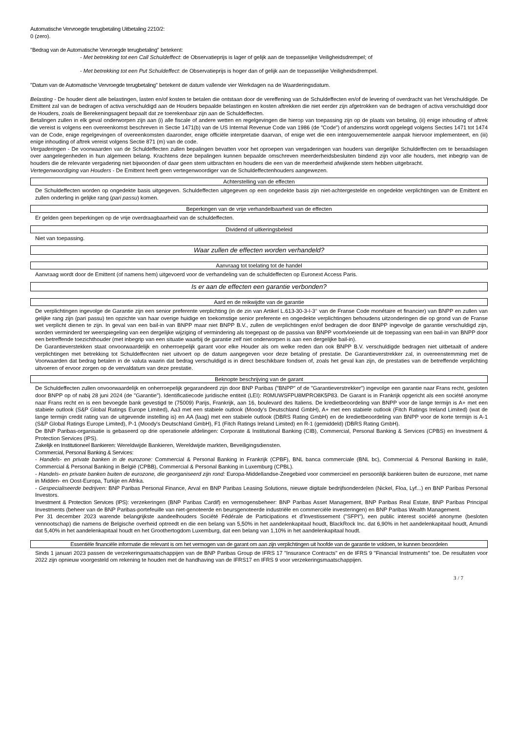Automatische Vervroegde terugbetaling Uitbetaling 2210/2:
0 (zero).
"Bedrag van de Automatische Vervroegde terugbetaling" betekent:
- Met betrekking tot een Call Schuldeffect: de Observatieprijs is lager of gelijk aan de toepasselijke Veiligheidsdrempel; of
- Met betrekking tot een Put Schuldeffect: de Observatieprijs is hoger dan of gelijk aan de toepasselijke Veiligheidsdrempel.
"Datum van de Automatische Vervroegde terugbetaling" betekent de datum vallende vier Werkdagen na de Waarderingsdatum.
Belasting - De houder dient alle belastingen, lasten en/of kosten te betalen die ontstaan door de vereffening van de Schuldeffecten en/of de levering of overdracht van het Verschuldigde. De Emittent zal van de bedragen of activa verschuldigd aan de Houders bepaalde belastingen en kosten aftrekken die niet eerder zijn afgetrokken van de bedragen of activa verschuldigd door de Houders, zoals de Berekeningsagent bepaalt dat ze toerekenbaar zijn aan de Schuldeffecten.
Betalingen zullen in elk geval onderworpen zijn aan (i) alle fiscale of andere wetten en regelgevingen die hierop van toepassing zijn op de plaats van betaling, (ii) enige inhouding of aftrek die vereist is volgens een overeenkomst beschreven in Sectie 1471(b) van de US Internal Revenue Code van 1986 (de "Code") of anderszins wordt opgelegd volgens Secties 1471 tot 1474 van de Code, enige regelgevingen of overeenkomsten daaronder, enige officiële interpretatie daarvan, of enige wet die een intergouvernementele aanpak hiervoor implementeert, en (iii) enige inhouding of aftrek vereist volgens Sectie 871 (m) van de code.
Vergaderingen - De voorwaarden van de Schuldeffecten zullen bepalingen bevatten voor het oproepen van vergaderingen van houders van dergelijke Schuldeffecten om te beraadslagen over aangelegenheden in hun algemeen belang. Krachtens deze bepalingen kunnen bepaalde omschreven meerderheidsbesluiten bindend zijn voor alle houders, met inbegrip van de houders die de relevante vergadering niet bijwoonden of daar geen stem uitbrachten en houders die een van de meerderheid afwijkende stem hebben uitgebracht.
Vertegenwoordiging van Houders - De Emittent heeft geen vertegenwoordiger van de Schuldeffectenhouders aangewezen.
Achterstelling van de effecten
De Schuldeffecten worden op ongedekte basis uitgegeven. Schuldeffecten uitgegeven op een ongedekte basis zijn niet-achtergestelde en ongedekte verplichtingen van de Emittent en zullen onderling in gelijke rang (pari passu) komen.
Beperkingen van de vrije verhandelbaarheid van de effecten
Er gelden geen beperkingen op de vrije overdraagbaarheid van de schuldeffecten.
Dividend of uitkeringsbeleid
Niet van toepassing.
Waar zullen de effecten worden verhandeld?
Aanvraag tot toelating tot de handel
Aanvraag wordt door de Emittent (of namens hem) uitgevoerd voor de verhandeling van de schuldeffecten op Euronext Access Paris.
Is er aan de effecten een garantie verbonden?
Aard en de reikwijdte van de garantie
De verplichtingen ingevolge de Garantie zijn een senior preferente verplichting (in de zin van Artikel L.613-30-3-I-3° van de Franse Code monétaire et financier) van BNPP en zullen van gelijke rang zijn (pari passu) ten opzichte van haar overige huidige en toekomstige senior preferente en ongedekte verplichtingen behoudens uitzonderingen die op grond van de Franse wet verplicht dienen te zijn. In geval van een bail-in van BNPP maar niet BNPP B.V., zullen de verplichtingen en/of bedragen die door BNPP ingevolge de garantie verschuldigd zijn, worden verminderd ter weerspiegeling van een dergelijke wijziging of vermindering als toegepast op de passiva van BNPP voortvloeiende uit de toepassing van een bail-in van BNPP door een betreffende toezichthouder (met inbegrip van een situatie waarbij de garantie zelf niet onderworpen is aan een dergelijke bail-in).
De Garantieverstekken staat onvoorwaardelijk en onherroepelijk garant voor elke Houder als om welke reden dan ook BNPP B.V. verschuldigde bedragen niet uitbetaalt of andere verplichtingen met betrekking tot Schuldeffecnten niet uitvoert op de datum aangegeven voor deze betaling of prestatie. De Garantieverstrekker zal, in overeenstemming met de Voorwaarden dat bedrag betalen in de valuta waarin dat bedrag verschuldigd is in direct beschikbare fondsen of, zoals het geval kan zijn, de prestaties van de betreffende verplichting uitvoeren of ervoor zorgen op de vervaldatum van deze prestatie.
Beknopte beschrijving van de garant
De Schuldeffecten zullen onvoorwaardelijk en onherroepelijk gegarandeerd zijn door BNP Paribas ("BNPP" of de "Garantieverstrekker") ingevolge een garantie naar Frans recht, gesloten door BNPP op of nabij 28 juni 2024 (de "Garantie"). Identificatiecode juridische entiteit (LEI): R0MUWSFPU8MPRO8K5P83. De Garant is in Frankrijk opgericht als een société anonyme naar Frans recht en is een bevoegde bank gevestigd te (75009) Parijs, Frankrijk, aan 16, boulevard des Italiens. De kredietbeoordeling van BNPP voor de lange termijn is A+ met een stabiele outlook (S&P Global Ratings Europe Limited), Aa3 met een stabiele outlook (Moody's Deutschland GmbH), A+ met een stabiele outlook (Fitch Ratings Ireland Limited) (wat de lange termijn credit rating van de uitgevende instelling is) en AA (laag) met een stabiele outlook (DBRS Rating GmbH) en de kredietbeoordeling van BNPP voor de korte termijn is A-1 (S&P Global Ratings Europe Limited), P-1 (Moody's Deutschland GmbH), F1 (Fitch Ratings Ireland Limited) en R-1 (gemiddeld) (DBRS Rating GmbH).
De BNP Paribas-organisatie is gebaseerd op drie operationele afdelingen: Corporate & Institutional Banking (CIB), Commercial, Personal Banking & Services (CPBS) en Investment & Protection Services (IPS).
Zakelijk en Institutioneel Bankieren: Wereldwijde Bankieren, Wereldwijde markten, Beveiligingsdiensten.
Commercial, Personal Banking & Services:
- Handels- en private banken in de eurozone: Commercial & Personal Banking in Frankrijk (CPBF), BNL banca commerciale (BNL bc), Commercial & Personal Banking in italië, Commercial & Personal Banking in België (CPBB), Commercial & Personal Banking in Luxemburg (CPBL).
- Handels- en private banken buiten de eurozone, die georganiseerd zijn rond: Europa-Middellandse-Zeegebied voor commercieel en persoonlijk bankieren buiten de eurozone, met name in Midden- en Oost-Europa, Turkije en Afrika.
- Gespecialiseerde bedrijven: BNP Paribas Personal Finance, Arval en BNP Paribas Leasing Solutions, nieuwe digitale bedrijfsonderdelen (Nickel, Floa, Lyf...) en BNP Paribas Personal Investors.
Investment & Protection Services (IPS): verzekeringen (BNP Paribas Cardif) en vermogensbeheer: BNP Paribas Asset Management, BNP Paribas Real Estate, BNP Paribas Principal Investments (beheer van de BNP Paribas-portefeuille van niet-genoteerde en beursgenoteerde industriële en commerciële investeringen) en BNP Paribas Wealth Management.
Per 31 december 2023 warende belangrijkste aandeelhouders Société Fédérale de Participations et d'Investissement ("SFPI"), een public interest société anonyme (besloten vennootschap) die namens de Belgische overheid optreedt en die een belang van 5,50% in het aandelenkapitaal houdt, BlackRock Inc. dat 6,90% in het aandelenkapitaal houdt, Amundi dat 5,40% in het aandelenkapitaal houdt en het Groothertogdom Luxemburg, dat een belang van 1,10% in het aandelenkapitaal houdt.
Essentiële financiële informatie die relevant is om het vermogen van de garant om aan zijn verplichtingen uit hoofde van de garantie te voldoen, te kunnen beoordelen
Sinds 1 januari 2023 passen de verzekeringsmaatschappijen van de BNP Paribas Group de IFRS 17 "Insurance Contracts" en de IFRS 9 "Financial Instruments" toe. De resultaten voor 2022 zijn opnieuw voorgesteld om rekening te houden met de handhaving van de IFRS17 en IFRS 9 voor verzekeringsmaatschappijen.
3 / 7